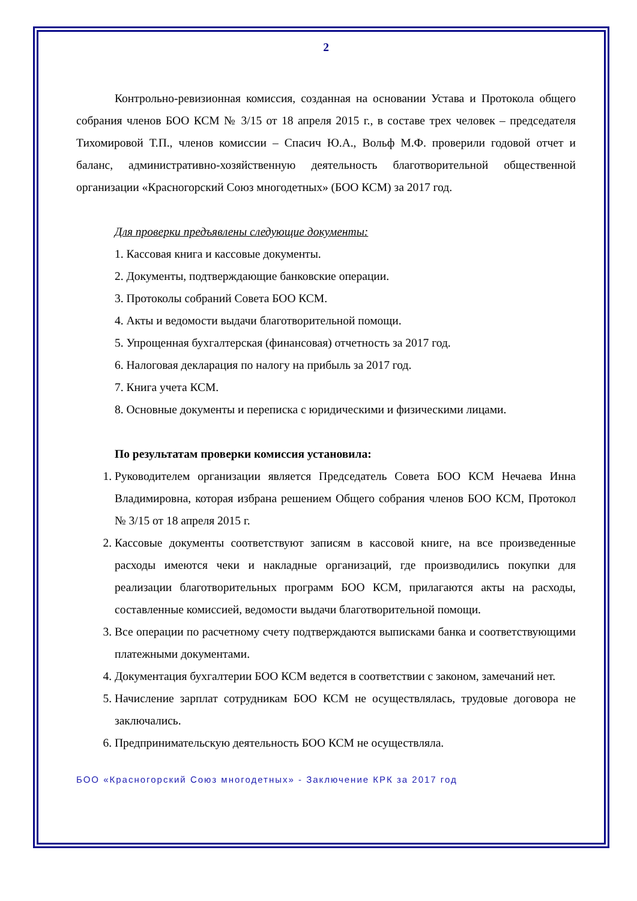2
Контрольно-ревизионная комиссия, созданная на основании Устава и Протокола общего собрания членов БОО КСМ № 3/15 от 18 апреля 2015 г., в составе трех человек – председателя Тихомировой Т.П., членов комиссии – Спасич Ю.А., Вольф М.Ф. проверили годовой отчет и баланс, административно-хозяйственную деятельность благотворительной общественной организации «Красногорский Союз многодетных» (БОО КСМ) за 2017 год.
Для проверки предъявлены следующие документы:
1. Кассовая книга и кассовые документы.
2. Документы, подтверждающие банковские операции.
3. Протоколы собраний Совета БОО КСМ.
4. Акты и ведомости выдачи благотворительной помощи.
5. Упрощенная бухгалтерская (финансовая) отчетность за 2017 год.
6. Налоговая декларация по налогу на прибыль за 2017 год.
7. Книга учета КСМ.
8. Основные документы и переписка с юридическими и физическими лицами.
По результатам проверки комиссия установила:
1. Руководителем организации является Председатель Совета БОО КСМ Нечаева Инна Владимировна, которая избрана решением Общего собрания членов БОО КСМ, Протокол № 3/15 от 18 апреля 2015 г.
2. Кассовые документы соответствуют записям в кассовой книге, на все произведенные расходы имеются чеки и накладные организаций, где производились покупки для реализации благотворительных программ БОО КСМ, прилагаются акты на расходы, составленные комиссией, ведомости выдачи благотворительной помощи.
3. Все операции по расчетному счету подтверждаются выписками банка и соответствующими платежными документами.
4. Документация бухгалтерии БОО КСМ ведется в соответствии с законом, замечаний нет.
5. Начисление зарплат сотрудникам БОО КСМ не осуществлялась, трудовые договора не заключались.
6. Предпринимательскую деятельность БОО КСМ не осуществляла.
БОО «Красногорский Союз многодетных» - Заключение КРК за 2017 год